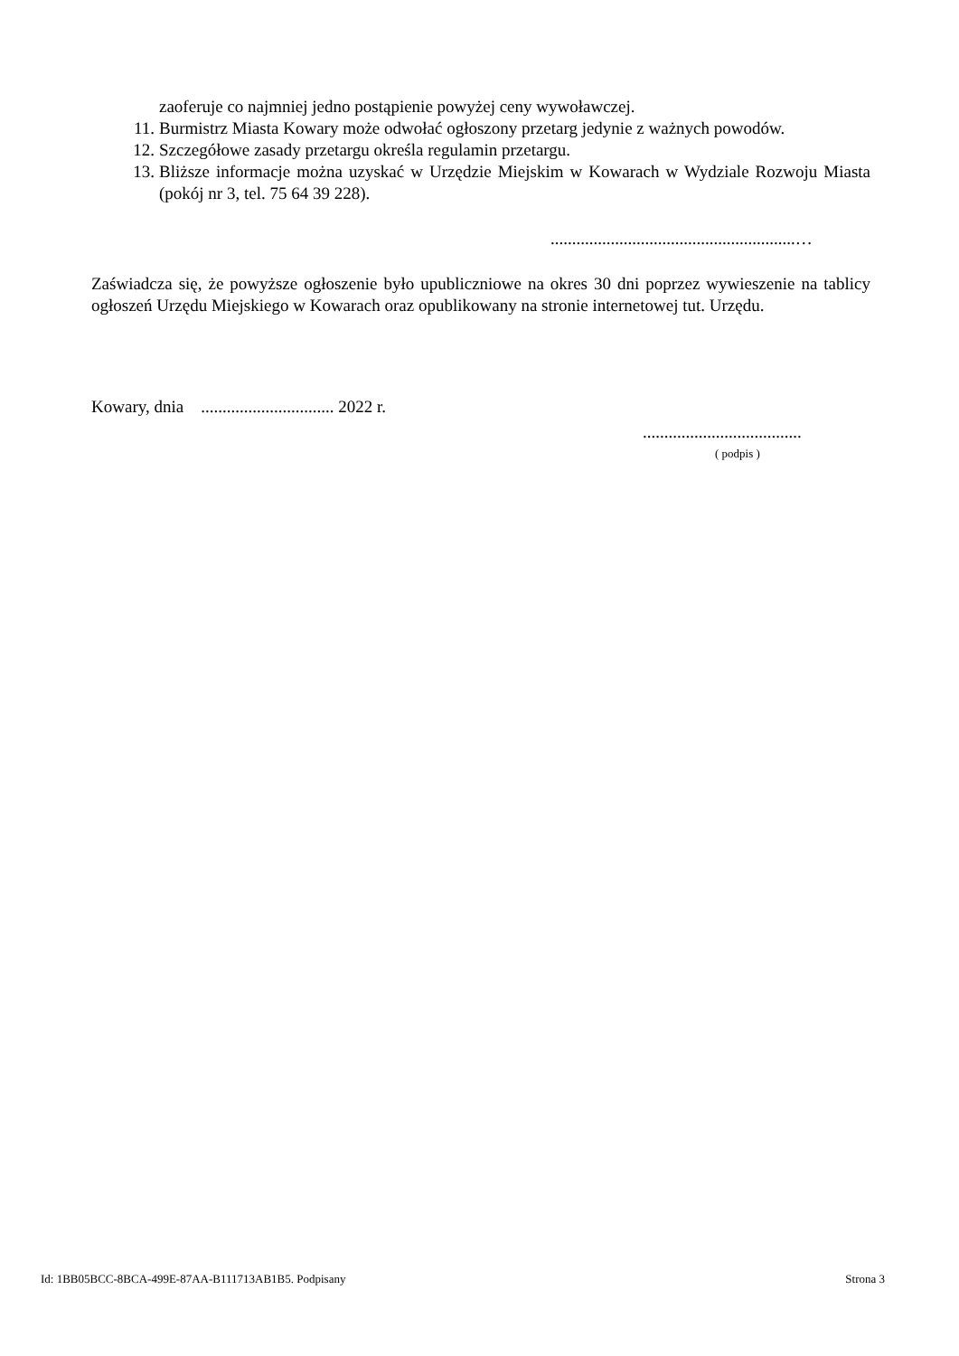zaoferuje co najmniej jedno postąpienie powyżej ceny wywoławczej.
11. Burmistrz Miasta Kowary może odwołać ogłoszony przetarg jedynie z ważnych powodów.
12. Szczegółowe zasady przetargu określa regulamin przetargu.
13. Bliższe informacje można uzyskać w Urzędzie Miejskim w Kowarach w Wydziale Rozwoju Miasta (pokój nr 3, tel. 75 64 39 228).
.........................................................…
Zaświadcza się, że powyższe ogłoszenie było upubliczniowe na okres 30 dni poprzez wywieszenie na tablicy ogłoszeń Urzędu Miejskiego w Kowarach oraz opublikowany na stronie internetowej tut. Urzędu.
Kowary, dnia ............................... 2022 r.
.....................................
( podpis )
Id: 1BB05BCC-8BCA-499E-87AA-B111713AB1B5. Podpisany Strona 3